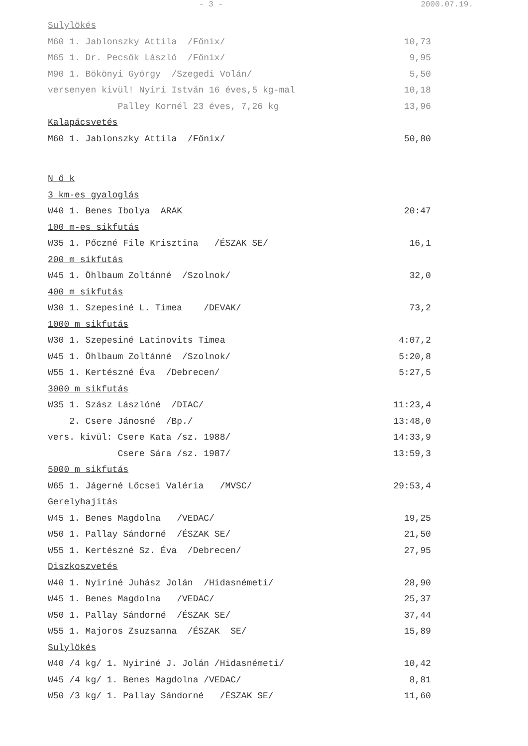- 3 - 2000.07.19.
| Sulylökés | |
| M60 1. Jablonszky Attila /Főnix/ | 10,73 |
| M65 1. Dr. Pecsők László /Főnix/ | 9,95 |
| M90 1. Bökönyi György /Szegedi Volán/ | 5,50 |
| versenyen kivül! Nyiri István 16 éves,5 kg-mal | 10,18 |
| Palley Kornél 23 éves, 7,26 kg | 13,96 |
| Kalapácsvetés | |
| M60 1. Jablonszky Attila /Főnix/ | 50,80 |
| N ő k | |
| 3 km-es gyaloglás | |
| W40 1. Benes Ibolya ARAK | 20:47 |
| 100 m-es sikfutás | |
| W35 1. Pőczné File Krisztina /ÉSZAK SE/ | 16,1 |
| 200 m sikfutás | |
| W45 1. Öhlbaum Zoltánné /Szolnok/ | 32,0 |
| 400 m sikfutás | |
| W30 1. Szepesiné L. Timea /DEVAK/ | 73,2 |
| 1000 m sikfutás | |
| W30 1. Szepesiné Latinovits Timea | 4:07,2 |
| W45 1. Öhlbaum Zoltánné /Szolnok/ | 5:20,8 |
| W55 1. Kertészné Éva /Debrecen/ | 5:27,5 |
| 3000 m sikfutás | |
| W35 1. Szász Lászlóné /DIAC/ | 11:23,4 |
| 2. Csere Jánosné /Bp./ | 13:48,0 |
| vers. kivül: Csere Kata /sz. 1988/ | 14:33,9 |
| Csere Sára /sz. 1987/ | 13:59,3 |
| 5000 m sikfutás | |
| W65 1. Jágerné Lőcsei Valéria /MVSC/ | 29:53,4 |
| Gerelyhajitás | |
| W45 1. Benes Magdolna /VEDAC/ | 19,25 |
| W50 1. Pallay Sándorné /ÉSZAK SE/ | 21,50 |
| W55 1. Kertészné Sz. Éva /Debrecen/ | 27,95 |
| Diszkoszvetés | |
| W40 1. Nyiriné Juhász Jolán /Hidasnémeti/ | 28,90 |
| W45 1. Benes Magdolna /VEDAC/ | 25,37 |
| W50 1. Pallay Sándorné /ÉSZAK SE/ | 37,44 |
| W55 1. Majoros Zsuzsanna /ÉSZAK SE/ | 15,89 |
| Sulylökés | |
| W40 /4 kg/ 1. Nyiriné J. Jolán /Hidasnémeti/ | 10,42 |
| W45 /4 kg/ 1. Benes Magdolna /VEDAC/ | 8,81 |
| W50 /3 kg/ 1. Pallay Sándorné /ÉSZAK SE/ | 11,60 |